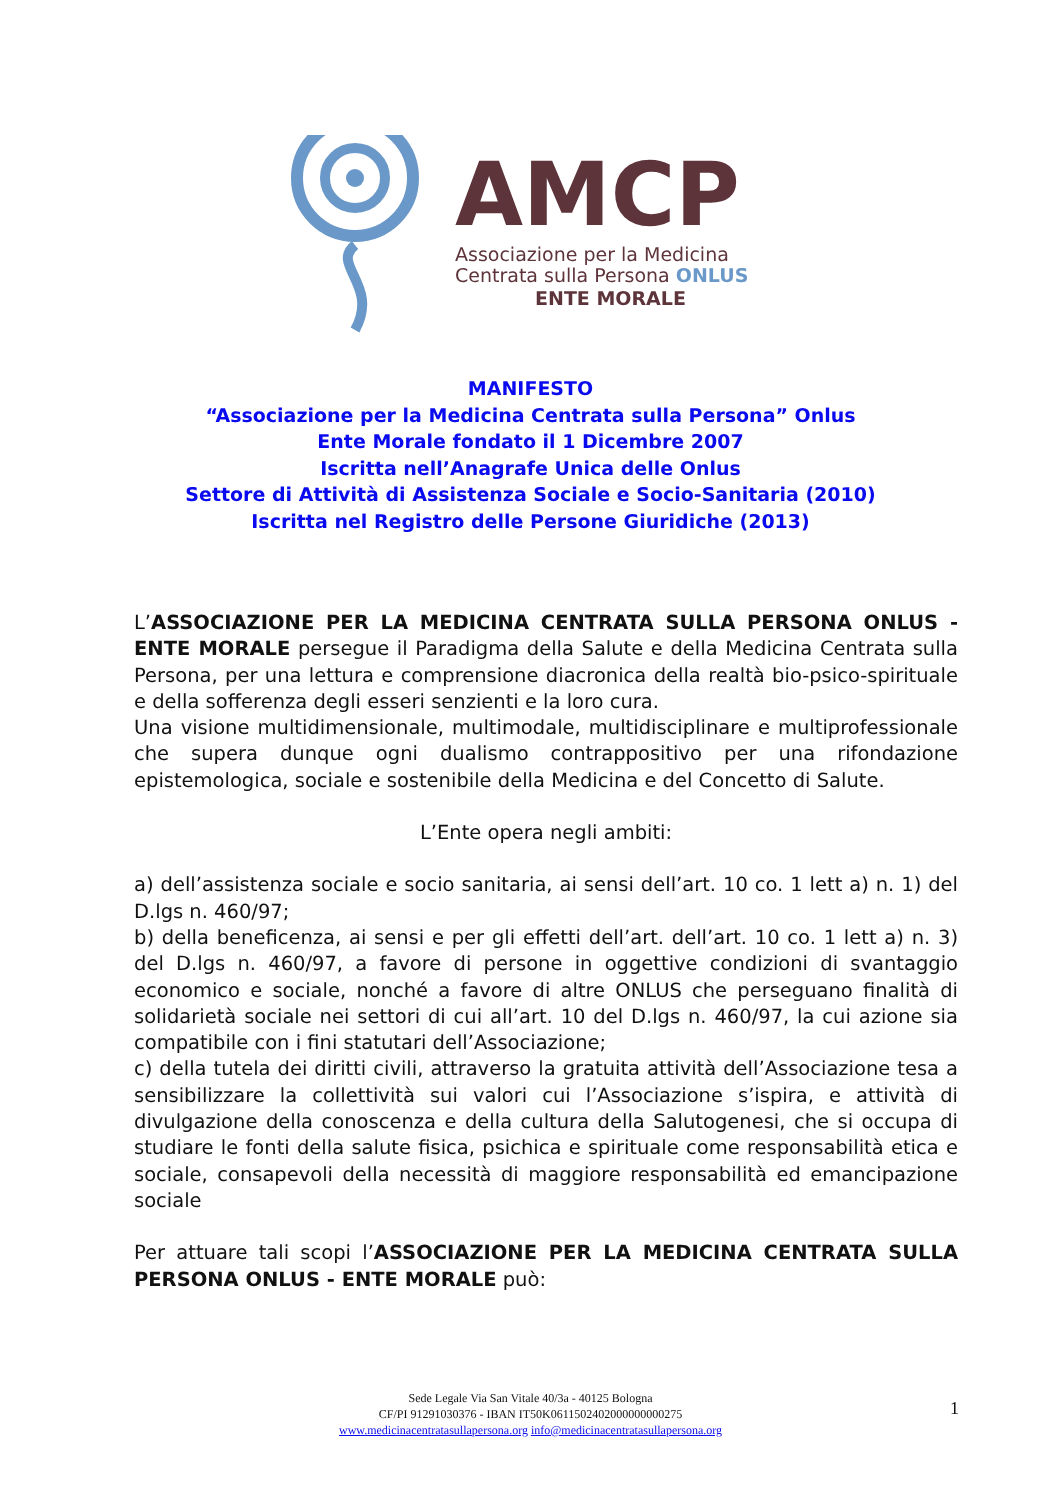AMCP
Associazione per la Medicina
Centrata sulla Persona ONLUS
ENTE MORALE
MANIFESTO
“Associazione per la Medicina Centrata sulla Persona” Onlus
Ente Morale fondato il 1 Dicembre 2007
Iscritta nell’Anagrafe Unica delle Onlus
Settore di Attività di Assistenza Sociale e Socio-Sanitaria (2010)
Iscritta nel Registro delle Persone Giuridiche (2013)
L’ASSOCIAZIONE PER LA MEDICINA CENTRATA SULLA PERSONA ONLUS - ENTE MORALE persegue il Paradigma della Salute e della Medicina Centrata sulla Persona, per una lettura e comprensione diacronica della realtà bio-psico-spirituale e della sofferenza degli esseri senzienti e la loro cura.
Una visione multidimensionale, multimodale, multidisciplinare e multiprofessionale che supera dunque ogni dualismo contrappositivo per una rifondazione epistemologica, sociale e sostenibile della Medicina e del Concetto di Salute.
L’Ente opera negli ambiti:
a) dell’assistenza sociale e socio sanitaria, ai sensi dell’art. 10 co. 1 lett a) n. 1) del D.lgs n. 460/97;
b) della beneficenza, ai sensi e per gli effetti dell’art. dell’art. 10 co. 1 lett a) n. 3) del D.lgs n. 460/97, a favore di persone in oggettive condizioni di svantaggio economico e sociale, nonché a favore di altre ONLUS che perseguano finalità di solidarietà sociale nei settori di cui all’art. 10 del D.lgs n. 460/97, la cui azione sia compatibile con i fini statutari dell’Associazione;
c) della tutela dei diritti civili, attraverso la gratuita attività dell’Associazione tesa a sensibilizzare la collettività sui valori cui l’Associazione s’ispira, e attività di divulgazione della conoscenza e della cultura della Salutogenesi, che si occupa di studiare le fonti della salute fisica, psichica e spirituale come responsabilità etica e sociale, consapevoli della necessità di maggiore responsabilità ed emancipazione sociale
Per attuare tali scopi l’ASSOCIAZIONE PER LA MEDICINA CENTRATA SULLA PERSONA ONLUS - ENTE MORALE può:
Sede Legale Via San Vitale 40/3a - 40125 Bologna
CF/PI 91291030376 - IBAN IT50K0611502402000000000275
www.medicinacentratasullapersona.org info@medicinacentratasullapersona.org
1